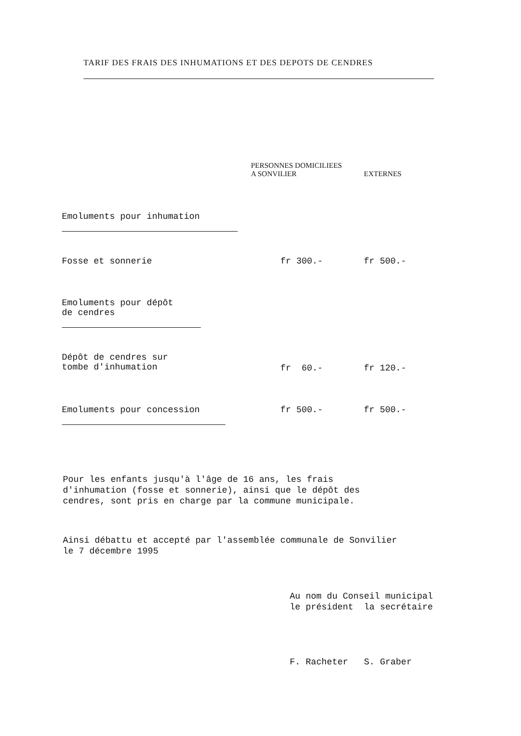TARIF DES FRAIS DES INHUMATIONS ET DES DEPOTS DE CENDRES
| | PERSONNES DOMICILIEES A SONVILIER | EXTERNES |
| --- | --- | --- |
| Emoluments pour inhumation | | |
| Fosse et sonnerie | fr 300.- | fr 500.- |
| Emoluments pour dépôt de cendres | | |
| Dépôt de cendres sur tombe d'inhumation | fr 60.- | fr 120.- |
| Emoluments pour concession | fr 500.- | fr 500.- |
Pour les enfants jusqu'à l'âge de 16 ans, les frais
d'inhumation (fosse et sonnerie), ainsi que le dépôt des
cendres, sont pris en charge par la commune municipale.
Ainsi débattu et accepté par l'assemblée communale de Sonvilier
le 7 décembre 1995
Au nom du Conseil municipal
le président la secrétaire
F. Racheter S. Graber